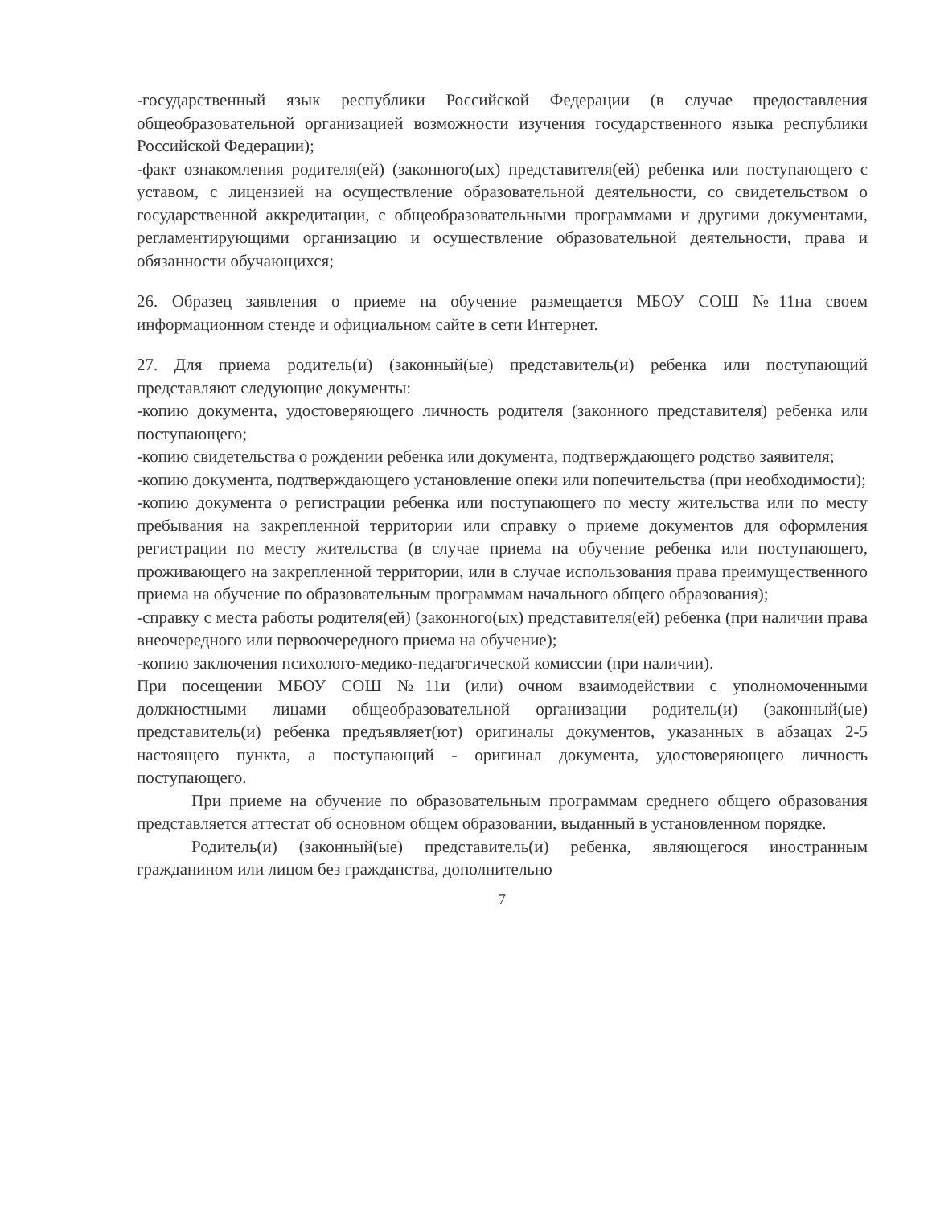-государственный язык республики Российской Федерации (в случае предоставления общеобразовательной организацией возможности изучения государственного языка республики Российской Федерации);
-факт ознакомления родителя(ей) (законного(ых) представителя(ей) ребенка или поступающего с уставом, с лицензией на осуществление образовательной деятельности, со свидетельством о государственной аккредитации, с общеобразовательными программами и другими документами, регламентирующими организацию и осуществление образовательной деятельности, права и обязанности обучающихся;
26. Образец заявления о приеме на обучение размещается МБОУ СОШ №11на своем информационном стенде и официальном сайте в сети Интернет.
27. Для приема родитель(и) (законный(ые) представитель(и) ребенка или поступающий представляют следующие документы:
-копию документа, удостоверяющего личность родителя (законного представителя) ребенка или поступающего;
-копию свидетельства о рождении ребенка или документа, подтверждающего родство заявителя;
-копию документа, подтверждающего установление опеки или попечительства (при необходимости);
-копию документа о регистрации ребенка или поступающего по месту жительства или по месту пребывания на закрепленной территории или справку о приеме документов для оформления регистрации по месту жительства (в случае приема на обучение ребенка или поступающего, проживающего на закрепленной территории, или в случае использования права преимущественного приема на обучение по образовательным программам начального общего образования);
-справку с места работы родителя(ей) (законного(ых) представителя(ей) ребенка (при наличии права внеочередного или первоочередного приема на обучение);
-копию заключения психолого-медико-педагогической комиссии (при наличии).
При посещении МБОУ СОШ №11и (или) очном взаимодействии с уполномоченными должностными лицами общеобразовательной организации родитель(и) (законный(ые) представитель(и) ребенка предъявляет(ют) оригиналы документов, указанных в абзацах 2-5 настоящего пункта, а поступающий - оригинал документа, удостоверяющего личность поступающего.
При приеме на обучение по образовательным программам среднего общего образования представляется аттестат об основном общем образовании, выданный в установленном порядке.
Родитель(и) (законный(ые) представитель(и) ребенка, являющегося иностранным гражданином или лицом без гражданства, дополнительно
7